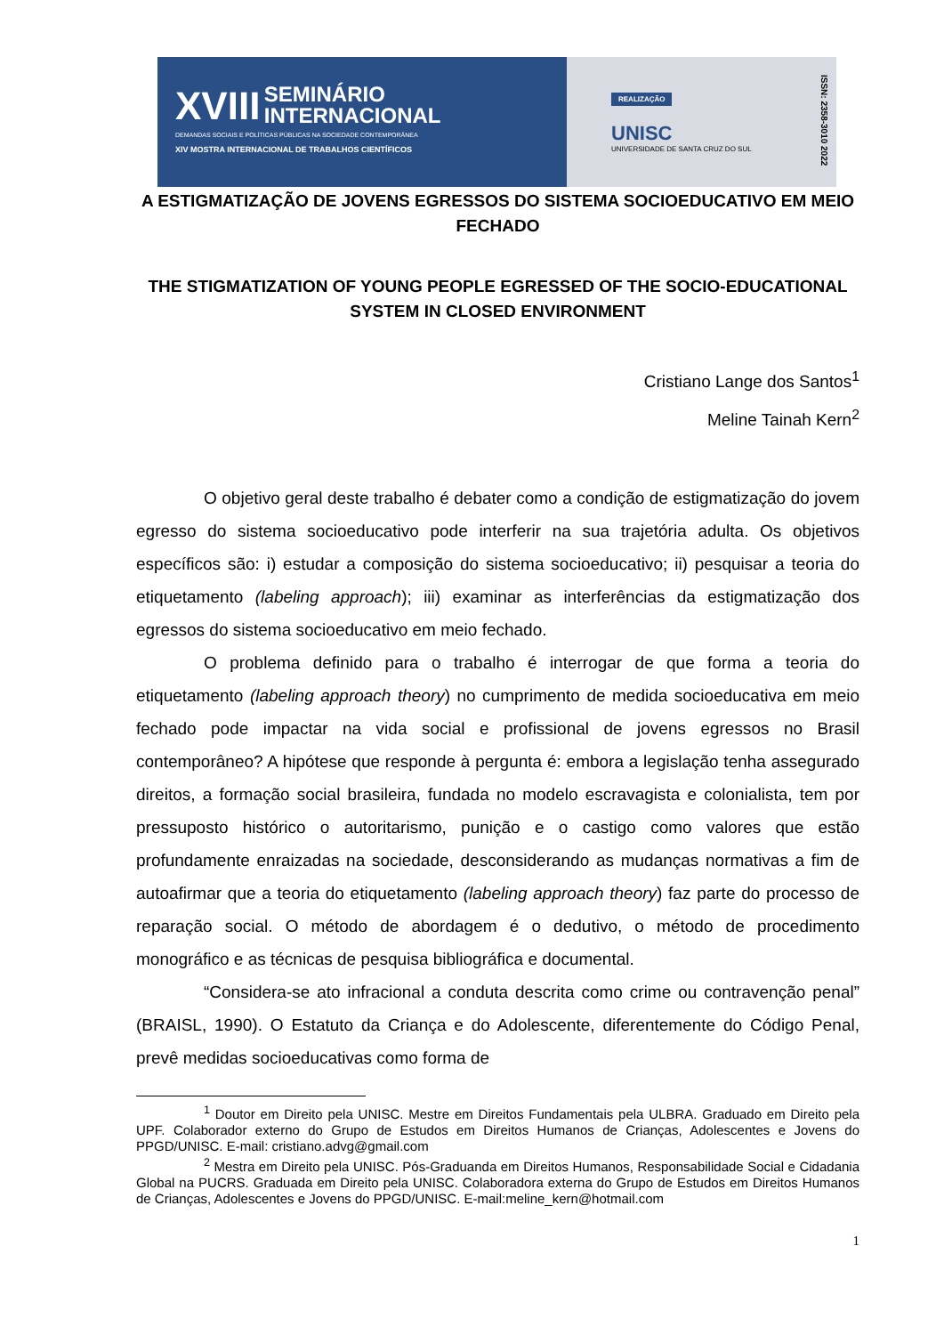XVIII SEMINÁRIO
INTERNACIONAL
DEMANDAS SOCIAIS E POLÍTICAS PÚBLICAS NA SOCIEDADE CONTEMPORÂNEA
XIV MOSTRA INTERNACIONAL DE TRABALHOS CIENTÍFICOS
REALIZAÇÃO
UNISC
UNIVERSIDADE DE SANTA CRUZ DO SUL
ISSN: 2358-3010 2022
A ESTIGMATIZAÇÃO DE JOVENS EGRESSOS DO SISTEMA SOCIOEDUCATIVO EM MEIO FECHADO
THE STIGMATIZATION OF YOUNG PEOPLE EGRESSED OF THE SOCIO-EDUCATIONAL SYSTEM IN CLOSED ENVIRONMENT
Cristiano Lange dos Santos<sup>1</sup>
Meline Tainah Kern<sup>2</sup>
O objetivo geral deste trabalho é debater como a condição de estigmatização do jovem egresso do sistema socioeducativo pode interferir na sua trajetória adulta. Os objetivos específicos são: i) estudar a composição do sistema socioeducativo; ii) pesquisar a teoria do etiquetamento (labeling approach); iii) examinar as interferências da estigmatização dos egressos do sistema socioeducativo em meio fechado.
O problema definido para o trabalho é interrogar de que forma a teoria do etiquetamento (labeling approach theory) no cumprimento de medida socioeducativa em meio fechado pode impactar na vida social e profissional de jovens egressos no Brasil contemporâneo? A hipótese que responde à pergunta é: embora a legislação tenha assegurado direitos, a formação social brasileira, fundada no modelo escravagista e colonialista, tem por pressuposto histórico o autoritarismo, punição e o castigo como valores que estão profundamente enraizadas na sociedade, desconsiderando as mudanças normativas a fim de autoafirmar que a teoria do etiquetamento (labeling approach theory) faz parte do processo de reparação social. O método de abordagem é o dedutivo, o método de procedimento monográfico e as técnicas de pesquisa bibliográfica e documental.
“Considera-se ato infracional a conduta descrita como crime ou contravenção penal” (BRAISL, 1990). O Estatuto da Criança e do Adolescente, diferentemente do Código Penal, prevê medidas socioeducativas como forma de
<sup>1</sup> Doutor em Direito pela UNISC. Mestre em Direitos Fundamentais pela ULBRA. Graduado em Direito pela UPF. Colaborador externo do Grupo de Estudos em Direitos Humanos de Crianças, Adolescentes e Jovens do PPGD/UNISC. E-mail: cristiano.advg@gmail.com
<sup>2</sup> Mestra em Direito pela UNISC. Pós-Graduanda em Direitos Humanos, Responsabilidade Social e Cidadania Global na PUCRS. Graduada em Direito pela UNISC. Colaboradora externa do Grupo de Estudos em Direitos Humanos de Crianças, Adolescentes e Jovens do PPGD/UNISC. E-mail:meline_kern@hotmail.com
1